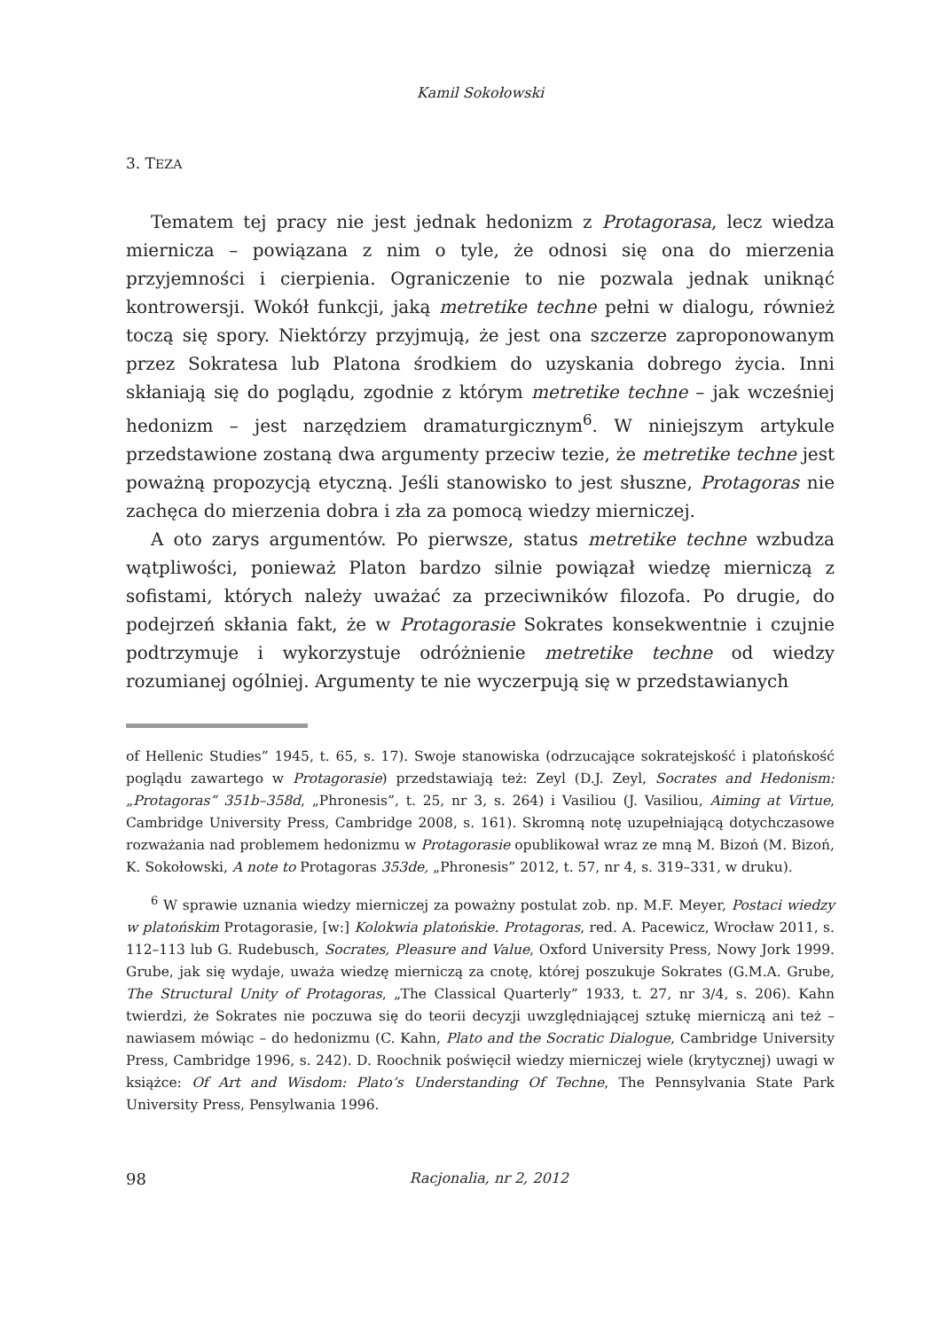Kamil Sokołowski
3. TEZA
Tematem tej pracy nie jest jednak hedonizm z Protagorasa, lecz wiedza miernicza – powiązana z nim o tyle, że odnosi się ona do mierzenia przyjemności i cierpienia. Ograniczenie to nie pozwala jednak uniknąć kontrowersji. Wokół funkcji, jaką metretike techne pełni w dialogu, również toczą się spory. Niektórzy przyjmują, że jest ona szczerze zaproponowanym przez Sokratesa lub Platona środkiem do uzyskania dobrego życia. Inni skłaniają się do poglądu, zgodnie z którym metretike techne – jak wcześniej hedonizm – jest narzędziem dramaturgicznym<sup>6</sup>. W niniejszym artykule przedstawione zostaną dwa argumenty przeciw tezie, że metretike techne jest poważną propozycją etyczną. Jeśli stanowisko to jest słuszne, Protagoras nie zachęca do mierzenia dobra i zła za pomocą wiedzy mierniczej.
A oto zarys argumentów. Po pierwsze, status metretike techne wzbudza wątpliwości, ponieważ Platon bardzo silnie powiązał wiedzę mierniczą z sofistami, których należy uważać za przeciwników filozofa. Po drugie, do podejrzeń skłania fakt, że w Protagorasie Sokrates konsekwentnie i czujnie podtrzymuje i wykorzystuje odróżnienie metretike techne od wiedzy rozumianej ogólniej. Argumenty te nie wyczerpują się w przedstawianych
of Hellenic Studies” 1945, t. 65, s. 17). Swoje stanowiska (odrzucające sokratejskość i platońskość poglądu zawartego w Protagorasie) przedstawiają też: Zeyl (D.J. Zeyl, Socrates and Hedonism: „Protagoras” 351b–358d, „Phronesis”, t. 25, nr 3, s. 264) i Vasiliou (J. Vasiliou, Aiming at Virtue, Cambridge University Press, Cambridge 2008, s. 161). Skromną notę uzupełniającą dotychczasowe rozważania nad problemem hedonizmu w Protagorasie opublikował wraz ze mną M. Bizoń (M. Bizoń, K. Sokołowski, A note to Protagoras 353de, „Phronesis” 2012, t. 57, nr 4, s. 319–331, w druku).
<sup>6</sup> W sprawie uznania wiedzy mierniczej za poważny postulat zob. np. M.F. Meyer, Postaci wiedzy w platońskim Protagorasie, [w:] Kolokwia platońskie. Protagoras, red. A. Pacewicz, Wrocław 2011, s. 112–113 lub G. Rudebusch, Socrates, Pleasure and Value, Oxford University Press, Nowy Jork 1999. Grube, jak się wydaje, uważa wiedzę mierniczą za cnotę, której poszukuje Sokrates (G.M.A. Grube, The Structural Unity of Protagoras, „The Classical Quarterly” 1933, t. 27, nr 3/4, s. 206). Kahn twierdzi, że Sokrates nie poczuwa się do teorii decyzji uwzględniającej sztukę mierniczą ani też – nawiasem mówiąc – do hedonizmu (C. Kahn, Plato and the Socratic Dialogue, Cambridge University Press, Cambridge 1996, s. 242). D. Roochnik poświęcił wiedzy mierniczej wiele (krytycznej) uwagi w książce: Of Art and Wisdom: Plato’s Understanding Of Techne, The Pennsylvania State Park University Press, Pensylwania 1996.
98 Racjonalia, nr 2, 2012